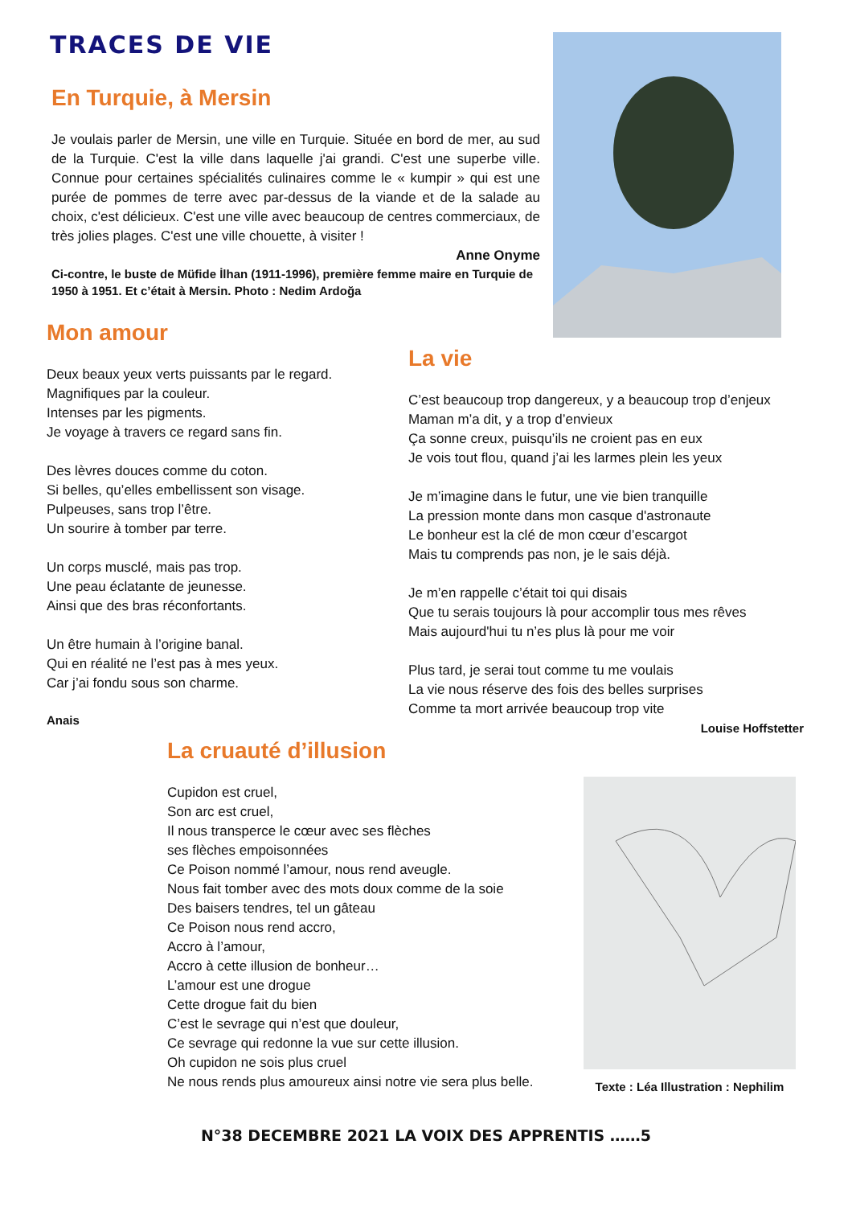TRACES DE VIE
En Turquie, à Mersin
Je voulais parler de Mersin, une ville en Turquie. Située en bord de mer, au sud de la Turquie. C'est la ville dans laquelle j'ai grandi. C'est une superbe ville. Connue pour certaines spécialités culinaires comme le « kumpir » qui est une purée de pommes de terre avec par-dessus de la viande et de la salade au choix, c'est délicieux. C'est une ville avec beaucoup de centres commerciaux, de très jolies plages. C'est une ville chouette, à visiter !
Anne Onyme
Ci-contre, le buste de Müfide İlhan (1911-1996), première femme maire en Turquie de 1950 à 1951. Et c’était à Mersin. Photo : Nedim Ardoğa
Mon amour
Deux beaux yeux verts puissants par le regard.
Magnifiques par la couleur.
Intenses par les pigments.
Je voyage à travers ce regard sans fin.
Des lèvres douces comme du coton.
Si belles, qu’elles embellissent son visage.
Pulpeuses, sans trop l’être.
Un sourire à tomber par terre.
Un corps musclé, mais pas trop.
Une peau éclatante de jeunesse.
Ainsi que des bras réconfortants.
Un être humain à l’origine banal.
Qui en réalité ne l’est pas à mes yeux.
Car j’ai fondu sous son charme.
Anais
La vie
C’est beaucoup trop dangereux, y a beaucoup trop d’enjeux
Maman m’a dit, y a trop d’envieux
Ça sonne creux, puisqu’ils ne croient pas en eux
Je vois tout flou, quand j’ai les larmes plein les yeux
Je m’imagine dans le futur, une vie bien tranquille
La pression monte dans mon casque d'astronaute
Le bonheur est la clé de mon cœur d’escargot
Mais tu comprends pas non, je le sais déjà.
Je m’en rappelle c’était toi qui disais
Que tu serais toujours là pour accomplir tous mes rêves
Mais aujourd'hui tu n’es plus là pour me voir
Plus tard, je serai tout comme tu me voulais
La vie nous réserve des fois des belles surprises
Comme ta mort arrivée beaucoup trop vite
Louise Hoffstetter
La cruauté d’illusion
Cupidon est cruel,
Son arc est cruel,
Il nous transperce le cœur avec ses flèches
ses flèches empoisonnées
Ce Poison nommé l’amour, nous rend aveugle.
Nous fait tomber avec des mots doux comme de la soie
Des baisers tendres, tel un gâteau
Ce Poison nous rend accro,
Accro à l’amour,
Accro à cette illusion de bonheur…
L’amour est une drogue
Cette drogue fait du bien
C’est le sevrage qui n’est que douleur,
Ce sevrage qui redonne la vue sur cette illusion.
Oh cupidon ne sois plus cruel
Ne nous rends plus amoureux ainsi notre vie sera plus belle.
Texte : Léa Illustration : Nephilim
N°38 DECEMBRE 2021 LA VOIX DES APPRENTIS ……5